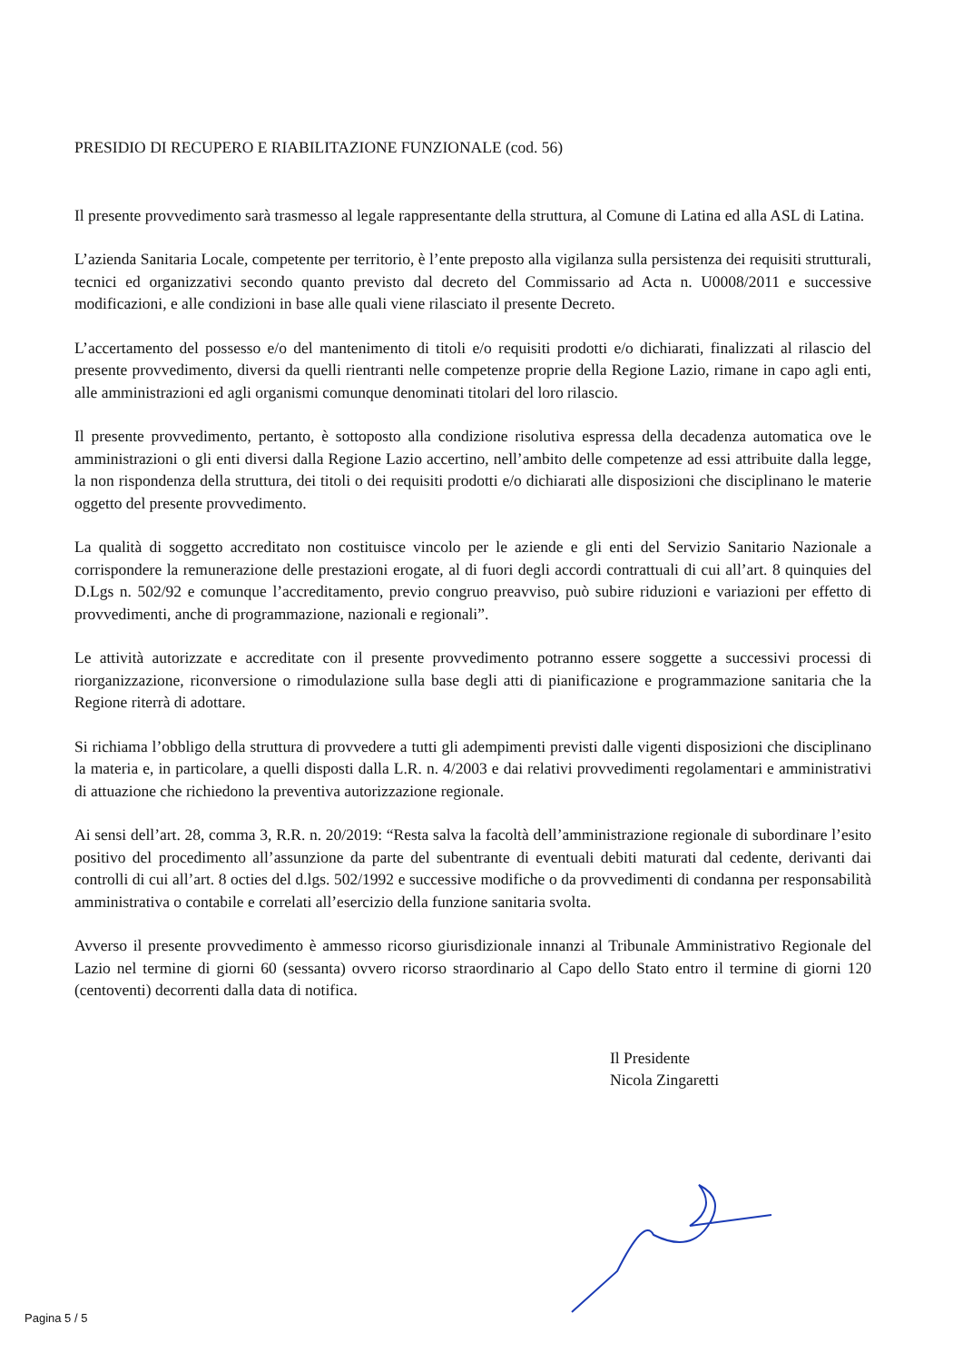PRESIDIO DI RECUPERO E RIABILITAZIONE FUNZIONALE (cod. 56)
Il presente provvedimento sarà trasmesso al legale rappresentante della struttura, al Comune di Latina ed alla ASL di Latina.
L’azienda Sanitaria Locale, competente per territorio, è l’ente preposto alla vigilanza sulla persistenza dei requisiti strutturali, tecnici ed organizzativi secondo quanto previsto dal decreto del Commissario ad Acta n. U0008/2011 e successive modificazioni, e alle condizioni in base alle quali viene rilasciato il presente Decreto.
L’accertamento del possesso e/o del mantenimento di titoli e/o requisiti prodotti e/o dichiarati, finalizzati al rilascio del presente provvedimento, diversi da quelli rientranti nelle competenze proprie della Regione Lazio, rimane in capo agli enti, alle amministrazioni ed agli organismi comunque denominati titolari del loro rilascio.
Il presente provvedimento, pertanto, è sottoposto alla condizione risolutiva espressa della decadenza automatica ove le amministrazioni o gli enti diversi dalla Regione Lazio accertino, nell’ambito delle competenze ad essi attribuite dalla legge, la non rispondenza della struttura, dei titoli o dei requisiti prodotti e/o dichiarati alle disposizioni che disciplinano le materie oggetto del presente provvedimento.
La qualità di soggetto accreditato non costituisce vincolo per le aziende e gli enti del Servizio Sanitario Nazionale a corrispondere la remunerazione delle prestazioni erogate, al di fuori degli accordi contrattuali di cui all’art. 8 quinquies del D.Lgs n. 502/92 e comunque l’accreditamento, previo congruo preavviso, può subire riduzioni e variazioni per effetto di provvedimenti, anche di programmazione, nazionali e regionali”.
Le attività autorizzate e accreditate con il presente provvedimento potranno essere soggette a successivi processi di riorganizzazione, riconversione o rimodulazione sulla base degli atti di pianificazione e programmazione sanitaria che la Regione riterrà di adottare.
Si richiama l’obbligo della struttura di provvedere a tutti gli adempimenti previsti dalle vigenti disposizioni che disciplinano la materia e, in particolare, a quelli disposti dalla L.R. n. 4/2003 e dai relativi provvedimenti regolamentari e amministrativi di attuazione che richiedono la preventiva autorizzazione regionale.
Ai sensi dell’art. 28, comma 3, R.R. n. 20/2019: “Resta salva la facoltà dell’amministrazione regionale di subordinare l’esito positivo del procedimento all’assunzione da parte del subentrante di eventuali debiti maturati dal cedente, derivanti dai controlli di cui all’art. 8 octies del d.lgs. 502/1992 e successive modifiche o da provvedimenti di condanna per responsabilità amministrativa o contabile e correlati all’esercizio della funzione sanitaria svolta.
Avverso il presente provvedimento è ammesso ricorso giurisdizionale innanzi al Tribunale Amministrativo Regionale del Lazio nel termine di giorni 60 (sessanta) ovvero ricorso straordinario al Capo dello Stato entro il termine di giorni 120 (centoventi) decorrenti dalla data di notifica.
Il Presidente
Nicola Zingaretti
Pagina 5 / 5